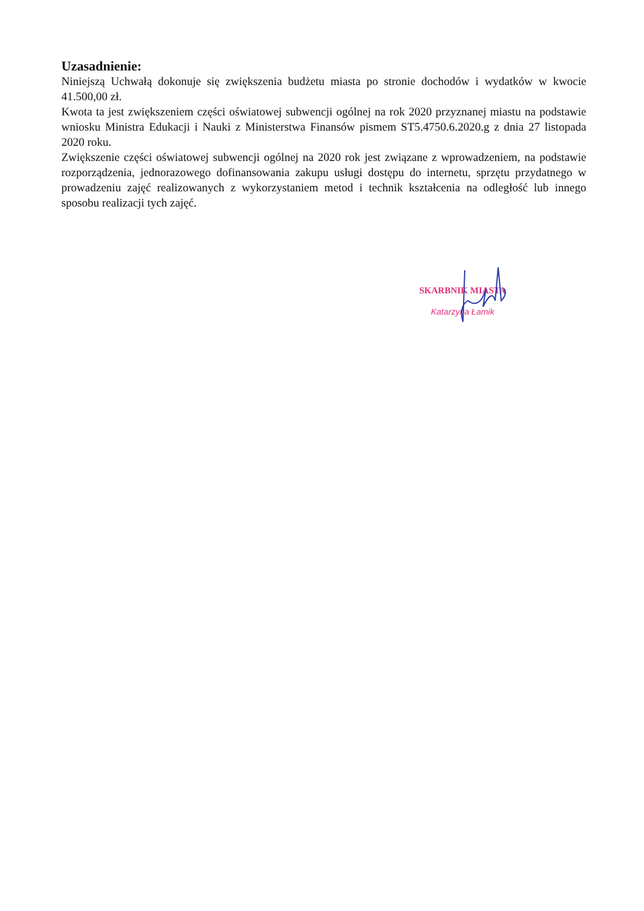Uzasadnienie:
Niniejszą Uchwałą dokonuje się zwiększenia budżetu miasta po stronie dochodów i wydatków w kwocie 41.500,00 zł.
Kwota ta jest zwiększeniem części oświatowej subwencji ogólnej na rok 2020 przyznanej miastu na podstawie wniosku Ministra Edukacji i Nauki z Ministerstwa Finansów pismem ST5.4750.6.2020.g z dnia 27 listopada 2020 roku.
Zwiększenie części oświatowej subwencji ogólnej na 2020 rok jest związane z wprowadzeniem, na podstawie rozporządzenia, jednorazowego dofinansowania zakupu usługi dostępu do internetu, sprzętu przydatnego w prowadzeniu zajęć realizowanych z wykorzystaniem metod i technik kształcenia na odległość lub innego sposobu realizacji tych zajęć.
SKARBNIK MIASTA
Katarzyna Łamik